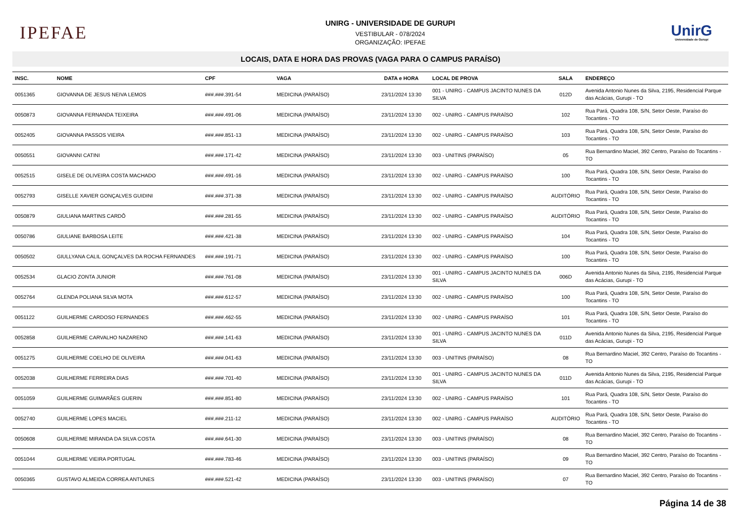IPEFAE
UNIRG - UNIVERSIDADE DE GURUPI
VESTIBULAR - 078/2024
ORGANIZAÇÃO: IPEFAE
UnirG
Universidade de Gurupi
LOCAIS, DATA E HORA DAS PROVAS (VAGA PARA O CAMPUS PARAÍSO)
| INSC. | NOME | CPF | VAGA | DATA e HORA | LOCAL DE PROVA | SALA | ENDEREÇO |
| --- | --- | --- | --- | --- | --- | --- | --- |
| 0051365 | GIOVANNA DE JESUS NEIVA LEMOS | ###.###.391-54 | MEDICINA (PARAÍSO) | 23/11/2024 13:30 | 001 - UNIRG - CAMPUS JACINTO NUNES DA SILVA | 012D | Avenida Antonio Nunes da Silva, 2195, Residencial Parque das Acácias, Gurupi - TO |
| 0050873 | GIOVANNA FERNANDA TEIXEIRA | ###.###.491-06 | MEDICINA (PARAÍSO) | 23/11/2024 13:30 | 002 - UNIRG - CAMPUS PARAÍSO | 102 | Rua Pará, Quadra 108, S/N, Setor Oeste, Paraíso do Tocantins - TO |
| 0052405 | GIOVANNA PASSOS VIEIRA | ###.###.851-13 | MEDICINA (PARAÍSO) | 23/11/2024 13:30 | 002 - UNIRG - CAMPUS PARAÍSO | 103 | Rua Pará, Quadra 108, S/N, Setor Oeste, Paraíso do Tocantins - TO |
| 0050551 | GIOVANNI CATINI | ###.###.171-42 | MEDICINA (PARAÍSO) | 23/11/2024 13:30 | 003 - UNITINS (PARAÍSO) | 05 | Rua Bernardino Maciel, 392 Centro, Paraíso do Tocantins - TO |
| 0052515 | GISELE DE OLIVEIRA COSTA MACHADO | ###.###.491-16 | MEDICINA (PARAÍSO) | 23/11/2024 13:30 | 002 - UNIRG - CAMPUS PARAÍSO | 100 | Rua Pará, Quadra 108, S/N, Setor Oeste, Paraíso do Tocantins - TO |
| 0052793 | GISELLE XAVIER GONÇALVES GUIDINI | ###.###.371-38 | MEDICINA (PARAÍSO) | 23/11/2024 13:30 | 002 - UNIRG - CAMPUS PARAÍSO | AUDITÓRIO | Rua Pará, Quadra 108, S/N, Setor Oeste, Paraíso do Tocantins - TO |
| 0050879 | GIULIANA MARTINS CARDÔ | ###.###.281-55 | MEDICINA (PARAÍSO) | 23/11/2024 13:30 | 002 - UNIRG - CAMPUS PARAÍSO | AUDITÓRIO | Rua Pará, Quadra 108, S/N, Setor Oeste, Paraíso do Tocantins - TO |
| 0050786 | GIULIANE BARBOSA LEITE | ###.###.421-38 | MEDICINA (PARAÍSO) | 23/11/2024 13:30 | 002 - UNIRG - CAMPUS PARAÍSO | 104 | Rua Pará, Quadra 108, S/N, Setor Oeste, Paraíso do Tocantins - TO |
| 0050502 | GIULLYANA CALIL GONÇALVES DA ROCHA FERNANDES | ###.###.191-71 | MEDICINA (PARAÍSO) | 23/11/2024 13:30 | 002 - UNIRG - CAMPUS PARAÍSO | 100 | Rua Pará, Quadra 108, S/N, Setor Oeste, Paraíso do Tocantins - TO |
| 0052534 | GLACIO ZONTA JUNIOR | ###.###.761-08 | MEDICINA (PARAÍSO) | 23/11/2024 13:30 | 001 - UNIRG - CAMPUS JACINTO NUNES DA SILVA | 006D | Avenida Antonio Nunes da Silva, 2195, Residencial Parque das Acácias, Gurupi - TO |
| 0052764 | GLENDA POLIANA SILVA MOTA | ###.###.612-57 | MEDICINA (PARAÍSO) | 23/11/2024 13:30 | 002 - UNIRG - CAMPUS PARAÍSO | 100 | Rua Pará, Quadra 108, S/N, Setor Oeste, Paraíso do Tocantins - TO |
| 0051122 | GUILHERME CARDOSO FERNANDES | ###.###.462-55 | MEDICINA (PARAÍSO) | 23/11/2024 13:30 | 002 - UNIRG - CAMPUS PARAÍSO | 101 | Rua Pará, Quadra 108, S/N, Setor Oeste, Paraíso do Tocantins - TO |
| 0052858 | GUILHERME CARVALHO NAZARENO | ###.###.141-63 | MEDICINA (PARAÍSO) | 23/11/2024 13:30 | 001 - UNIRG - CAMPUS JACINTO NUNES DA SILVA | 011D | Avenida Antonio Nunes da Silva, 2195, Residencial Parque das Acácias, Gurupi - TO |
| 0051275 | GUILHERME COELHO DE OLIVEIRA | ###.###.041-63 | MEDICINA (PARAÍSO) | 23/11/2024 13:30 | 003 - UNITINS (PARAÍSO) | 08 | Rua Bernardino Maciel, 392 Centro, Paraíso do Tocantins - TO |
| 0052038 | GUILHERME FERREIRA DIAS | ###.###.701-40 | MEDICINA (PARAÍSO) | 23/11/2024 13:30 | 001 - UNIRG - CAMPUS JACINTO NUNES DA SILVA | 011D | Avenida Antonio Nunes da Silva, 2195, Residencial Parque das Acácias, Gurupi - TO |
| 0051059 | GUILHERME GUIMARÃES GUERIN | ###.###.851-80 | MEDICINA (PARAÍSO) | 23/11/2024 13:30 | 002 - UNIRG - CAMPUS PARAÍSO | 101 | Rua Pará, Quadra 108, S/N, Setor Oeste, Paraíso do Tocantins - TO |
| 0052740 | GUILHERME LOPES MACIEL | ###.###.211-12 | MEDICINA (PARAÍSO) | 23/11/2024 13:30 | 002 - UNIRG - CAMPUS PARAÍSO | AUDITÓRIO | Rua Pará, Quadra 108, S/N, Setor Oeste, Paraíso do Tocantins - TO |
| 0050608 | GUILHERME MIRANDA DA SILVA COSTA | ###.###.641-30 | MEDICINA (PARAÍSO) | 23/11/2024 13:30 | 003 - UNITINS (PARAÍSO) | 08 | Rua Bernardino Maciel, 392 Centro, Paraíso do Tocantins - TO |
| 0051044 | GUILHERME VIEIRA PORTUGAL | ###.###.783-46 | MEDICINA (PARAÍSO) | 23/11/2024 13:30 | 003 - UNITINS (PARAÍSO) | 09 | Rua Bernardino Maciel, 392 Centro, Paraíso do Tocantins - TO |
| 0050365 | GUSTAVO ALMEIDA CORREA ANTUNES | ###.###.521-42 | MEDICINA (PARAÍSO) | 23/11/2024 13:30 | 003 - UNITINS (PARAÍSO) | 07 | Rua Bernardino Maciel, 392 Centro, Paraíso do Tocantins - TO |
Página 14 de 38